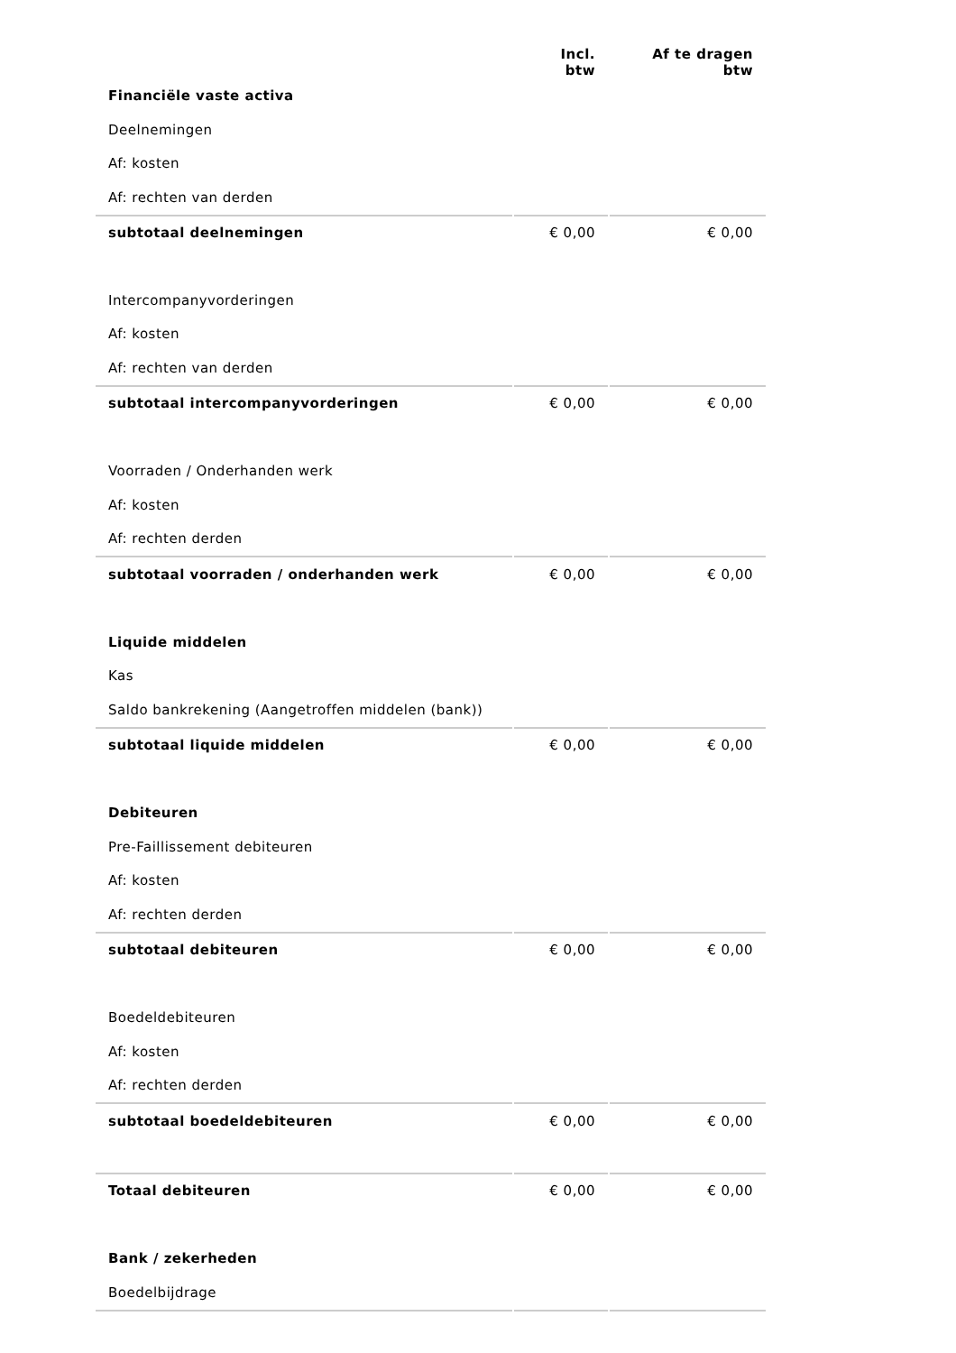| | Incl. btw | Af te dragen btw |
| Financiële vaste activa | | |
| Deelnemingen | | |
| Af: kosten | | |
| Af: rechten van derden | | |
| subtotaal deelnemingen | € 0,00 | € 0,00 |
| Intercompanyvorderingen | | |
| Af: kosten | | |
| Af: rechten van derden | | |
| subtotaal intercompanyvorderingen | € 0,00 | € 0,00 |
| Voorraden / Onderhanden werk | | |
| Af: kosten | | |
| Af: rechten derden | | |
| subtotaal voorraden / onderhanden werk | € 0,00 | € 0,00 |
| Liquide middelen | | |
| Kas | | |
| Saldo bankrekening (Aangetroffen middelen (bank)) | | |
| subtotaal liquide middelen | € 0,00 | € 0,00 |
| Debiteuren | | |
| Pre-Faillissement debiteuren | | |
| Af: kosten | | |
| Af: rechten derden | | |
| subtotaal debiteuren | € 0,00 | € 0,00 |
| Boedeldebiteuren | | |
| Af: kosten | | |
| Af: rechten derden | | |
| subtotaal boedeldebiteuren | € 0,00 | € 0,00 |
| Totaal debiteuren | € 0,00 | € 0,00 |
| Bank / zekerheden | | |
| Boedelbijdrage | | |